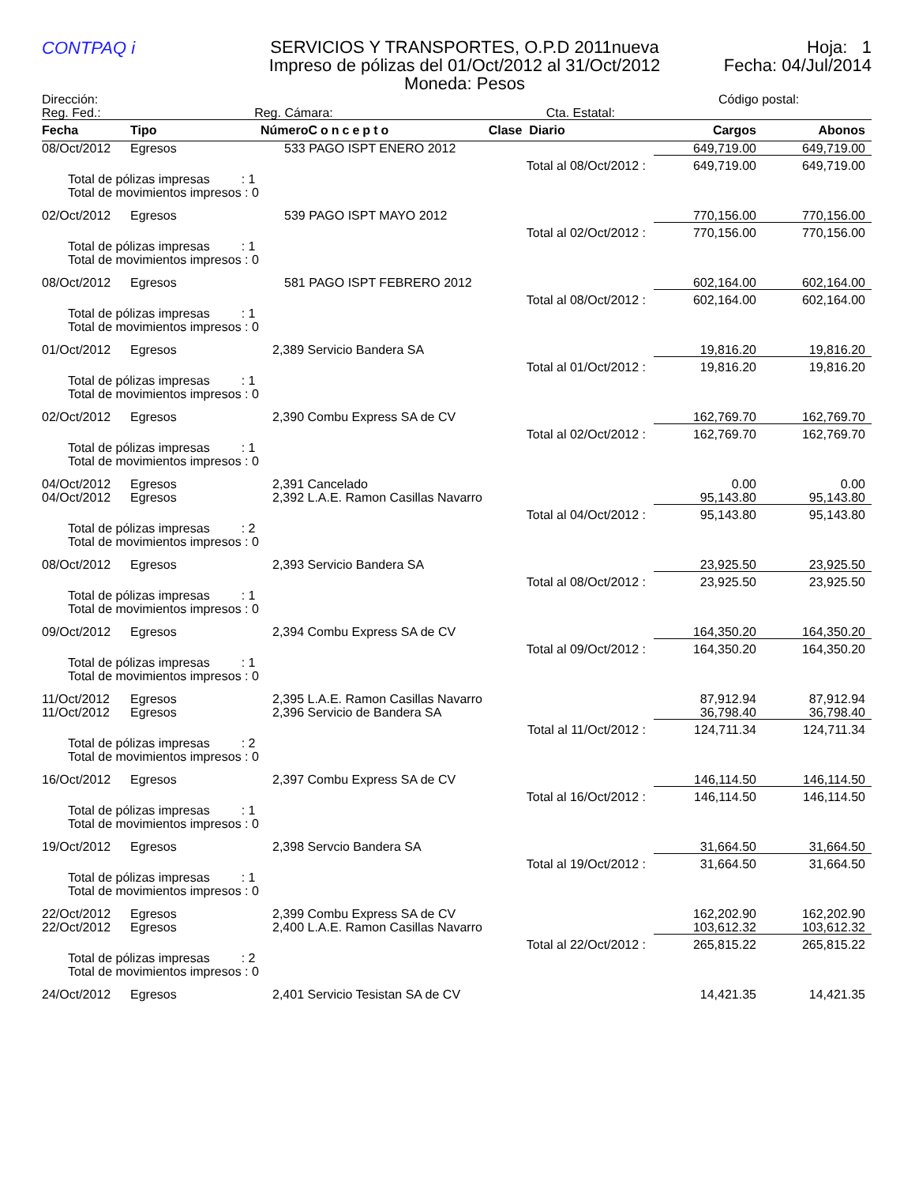CONTPAQ i
SERVICIOS Y TRANSPORTES, O.P.D 2011nueva
Impreso de pólizas del 01/Oct/2012 al 31/Oct/2012
Moneda: Pesos
Hoja: 1
Fecha: 04/Jul/2014
Dirección:
Reg. Fed.: Reg. Cámara: Cta. Estatal:
Código postal:
| Fecha | Tipo | Número | Concepto | Clase Diario | Cargos | Abonos |
| --- | --- | --- | --- | --- | --- | --- |
| 08/Oct/2012 | Egresos | 533 PAGO ISPT ENERO 2012 | | | 649,719.00 | 649,719.00 |
| Total al 08/Oct/2012 : | | | | | 649,719.00 | 649,719.00 |
| Total de pólizas impresas : 1 Total de movimientos impresos : 0 | | | | | | |
| 02/Oct/2012 | Egresos | 539 PAGO ISPT MAYO 2012 | | | 770,156.00 | 770,156.00 |
| Total al 02/Oct/2012 : | | | | | 770,156.00 | 770,156.00 |
| Total de pólizas impresas : 1 Total de movimientos impresos : 0 | | | | | | |
| 08/Oct/2012 | Egresos | 581 PAGO ISPT FEBRERO 2012 | | | 602,164.00 | 602,164.00 |
| Total al 08/Oct/2012 : | | | | | 602,164.00 | 602,164.00 |
| Total de pólizas impresas : 1 Total de movimientos impresos : 0 | | | | | | |
| 01/Oct/2012 | Egresos | 2,389 Servicio Bandera SA | | | 19,816.20 | 19,816.20 |
| Total al 01/Oct/2012 : | | | | | 19,816.20 | 19,816.20 |
| Total de pólizas impresas : 1 Total de movimientos impresos : 0 | | | | | | |
| 02/Oct/2012 | Egresos | 2,390 Combu Express SA de CV | | | 162,769.70 | 162,769.70 |
| Total al 02/Oct/2012 : | | | | | 162,769.70 | 162,769.70 |
| Total de pólizas impresas : 1 Total de movimientos impresos : 0 | | | | | | |
| 04/Oct/2012 | Egresos | 2,391 Cancelado | | | 0.00 | 0.00 |
| 04/Oct/2012 | Egresos | 2,392 L.A.E. Ramon Casillas Navarro | | | 95,143.80 | 95,143.80 |
| Total al 04/Oct/2012 : | | | | | 95,143.80 | 95,143.80 |
| Total de pólizas impresas : 2 Total de movimientos impresos : 0 | | | | | | |
| 08/Oct/2012 | Egresos | 2,393 Servicio Bandera SA | | | 23,925.50 | 23,925.50 |
| Total al 08/Oct/2012 : | | | | | 23,925.50 | 23,925.50 |
| Total de pólizas impresas : 1 Total de movimientos impresos : 0 | | | | | | |
| 09/Oct/2012 | Egresos | 2,394 Combu Express SA de CV | | | 164,350.20 | 164,350.20 |
| Total al 09/Oct/2012 : | | | | | 164,350.20 | 164,350.20 |
| Total de pólizas impresas : 1 Total de movimientos impresos : 0 | | | | | | |
| 11/Oct/2012 | Egresos | 2,395 L.A.E. Ramon Casillas Navarro | | | 87,912.94 | 87,912.94 |
| 11/Oct/2012 | Egresos | 2,396 Servicio de Bandera SA | | | 36,798.40 | 36,798.40 |
| Total al 11/Oct/2012 : | | | | | 124,711.34 | 124,711.34 |
| Total de pólizas impresas : 2 Total de movimientos impresos : 0 | | | | | | |
| 16/Oct/2012 | Egresos | 2,397 Combu Express SA de CV | | | 146,114.50 | 146,114.50 |
| Total al 16/Oct/2012 : | | | | | 146,114.50 | 146,114.50 |
| Total de pólizas impresas : 1 Total de movimientos impresos : 0 | | | | | | |
| 19/Oct/2012 | Egresos | 2,398 Servcio Bandera SA | | | 31,664.50 | 31,664.50 |
| Total al 19/Oct/2012 : | | | | | 31,664.50 | 31,664.50 |
| Total de pólizas impresas : 1 Total de movimientos impresos : 0 | | | | | | |
| 22/Oct/2012 | Egresos | 2,399 Combu Express SA de CV | | | 162,202.90 | 162,202.90 |
| 22/Oct/2012 | Egresos | 2,400 L.A.E. Ramon Casillas Navarro | | | 103,612.32 | 103,612.32 |
| Total al 22/Oct/2012 : | | | | | 265,815.22 | 265,815.22 |
| Total de pólizas impresas : 2 Total de movimientos impresos : 0 | | | | | | |
| 24/Oct/2012 | Egresos | 2,401 Servicio Tesistan SA de CV | | | 14,421.35 | 14,421.35 |